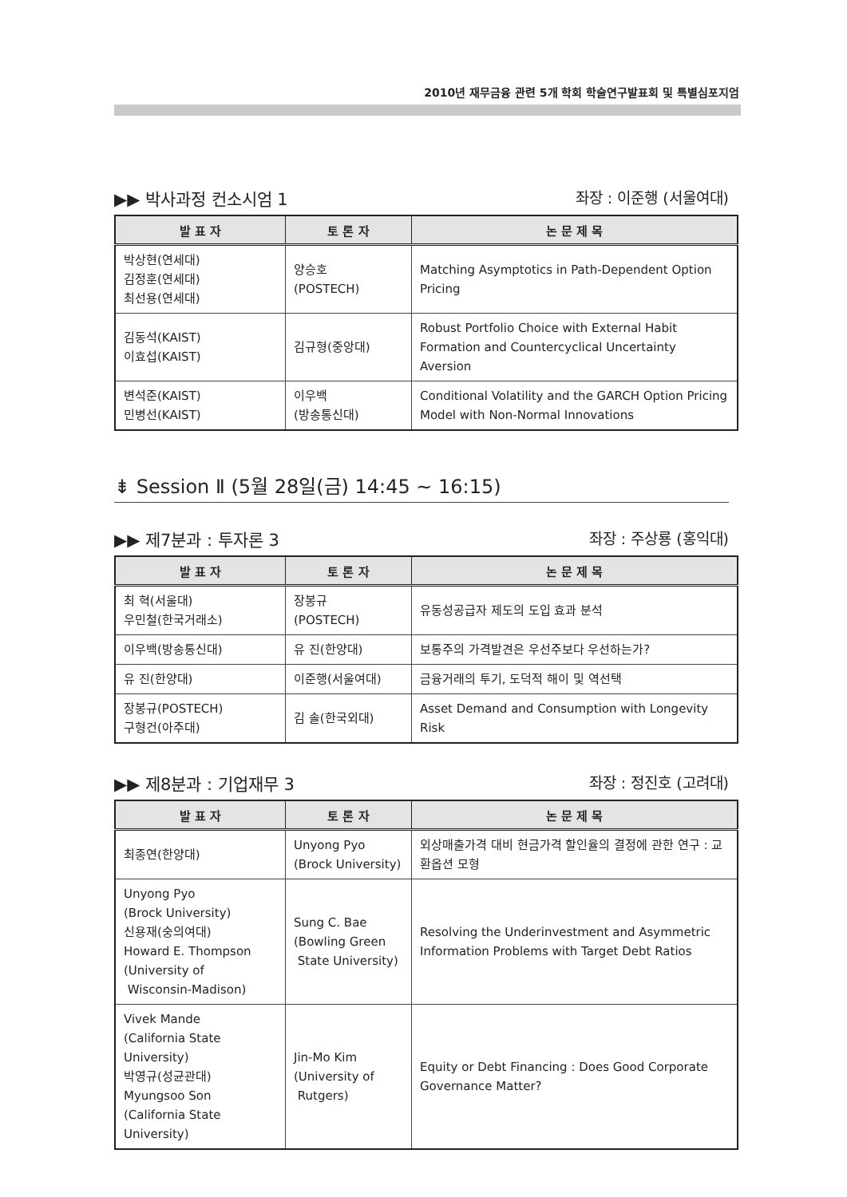2010년 재무금융 관련 5개 학회 학술연구발표회 및 특별심포지엄
▶▶ 박사과정 컨소시엄 1 좌장 : 이준행 (서울여대)
| 발 표 자 | 토 론 자 | 논 문 제 목 |
| --- | --- | --- |
| 박상현(연세대) 김정훈(연세대) 최선용(연세대) | 양승호 (POSTECH) | Matching Asymptotics in Path-Dependent Option Pricing |
| 김동석(KAIST) 이효섭(KAIST) | 김규형(중앙대) | Robust Portfolio Choice with External Habit Formation and Countercyclical Uncertainty Aversion |
| 변석준(KAIST) 민병선(KAIST) | 이우백 (방송통신대) | Conditional Volatility and the GARCH Option Pricing Model with Non-Normal Innovations |
⇟ Session Ⅱ (5월 28일(금) 14:45 ~ 16:15)
▶▶ 제7분과 : 투자론 3 좌장 : 주상룡 (홍익대)
| 발 표 자 | 토 론 자 | 논 문 제 목 |
| --- | --- | --- |
| 최 혁(서울대) 우민철(한국거래소) | 장봉규 (POSTECH) | 유동성공급자 제도의 도입 효과 분석 |
| 이우백(방송통신대) | 유 진(한양대) | 보통주의 가격발견은 우선주보다 우선하는가? |
| 유 진(한양대) | 이준행(서울여대) | 금융거래의 투기, 도덕적 해이 및 역선택 |
| 장봉규(POSTECH) 구형건(아주대) | 김 솔(한국외대) | Asset Demand and Consumption with Longevity Risk |
▶▶ 제8분과 : 기업재무 3 좌장 : 정진호 (고려대)
| 발 표 자 | 토 론 자 | 논 문 제 목 |
| --- | --- | --- |
| 최종연(한양대) | Unyong Pyo (Brock University) | 외상매출가격 대비 현금가격 할인율의 결정에 관한 연구 : 교환옵션 모형 |
| Unyong Pyo (Brock University) 신용재(숭의여대) Howard E. Thompson (University of Wisconsin-Madison) | Sung C. Bae (Bowling Green State University) | Resolving the Underinvestment and Asymmetric Information Problems with Target Debt Ratios |
| Vivek Mande (California State University) 박영규(성균관대) Myungsoo Son (California State University) | Jin-Mo Kim (University of Rutgers) | Equity or Debt Financing : Does Good Corporate Governance Matter? |